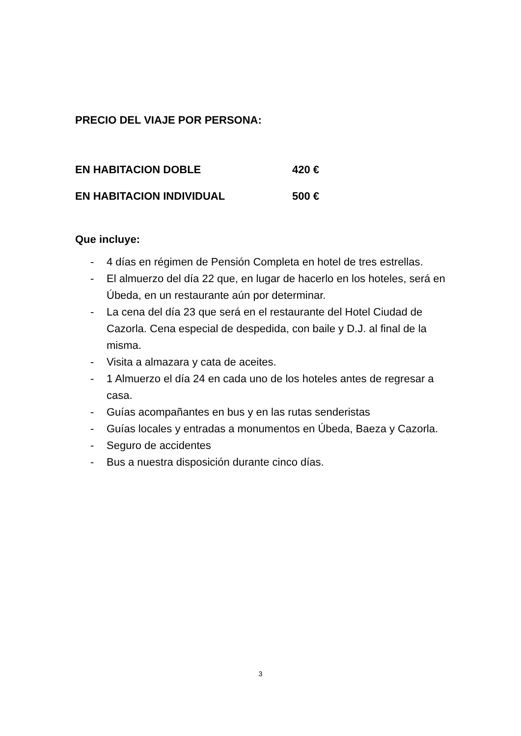PRECIO DEL VIAJE POR PERSONA:
EN HABITACION DOBLE 420 €
EN HABITACION INDIVIDUAL 500 €
Que incluye:
- 4 días en régimen de Pensión Completa en hotel de tres estrellas.
- El almuerzo del día 22 que, en lugar de hacerlo en los hoteles, será en Úbeda, en un restaurante aún por determinar.
- La cena del día 23 que será en el restaurante del Hotel Ciudad de Cazorla. Cena especial de despedida, con baile y D.J. al final de la misma.
- Visita a almazara y cata de aceites.
- 1 Almuerzo el día 24 en cada uno de los hoteles antes de regresar a casa.
- Guías acompañantes en bus y en las rutas senderistas
- Guías locales y entradas a monumentos en Úbeda, Baeza y Cazorla.
- Seguro de accidentes
- Bus a nuestra disposición durante cinco días.
3